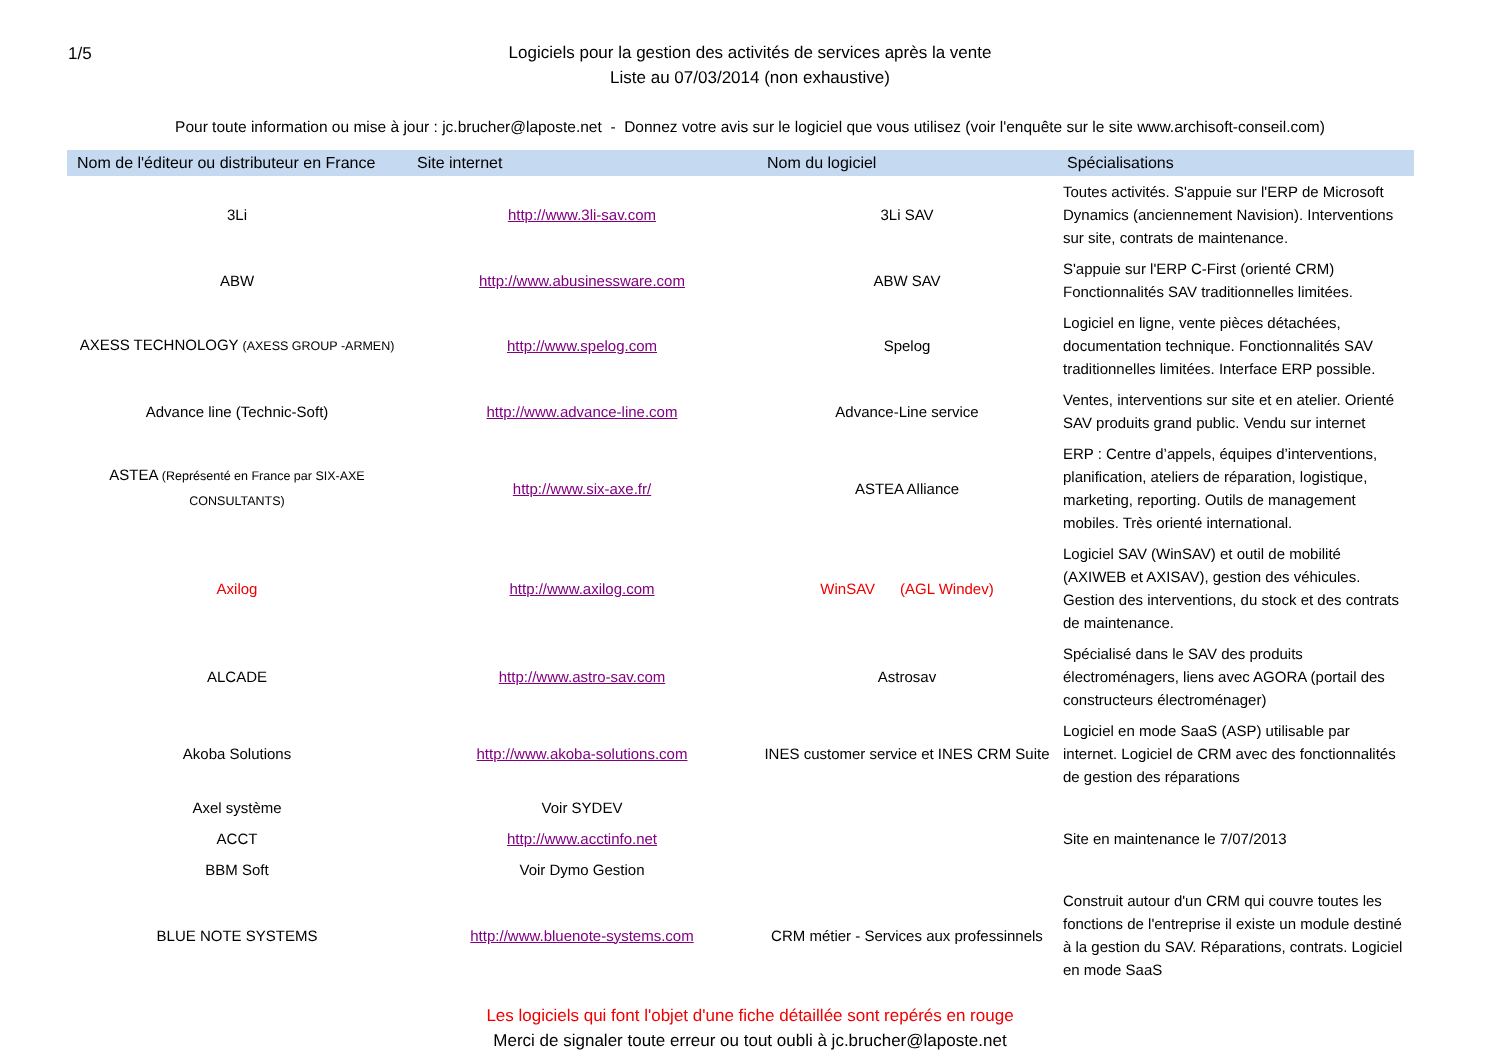1/5
Logiciels pour la gestion des activités de services après la vente
Liste au 07/03/2014 (non exhaustive)
Pour toute information ou mise à jour : jc.brucher@laposte.net - Donnez votre avis sur le logiciel que vous utilisez (voir l'enquête sur le site www.archisoft-conseil.com)
| Nom de l'éditeur ou distributeur en France | Site internet | Nom du logiciel | Spécialisations |
| --- | --- | --- | --- |
| 3Li | http://www.3li-sav.com | 3Li SAV | Toutes activités. S'appuie sur l'ERP de Microsoft Dynamics (anciennement Navision). Interventions sur site, contrats de maintenance. |
| ABW | http://www.abusinessware.com | ABW SAV | S'appuie sur l'ERP C-First (orienté CRM) Fonctionnalités SAV traditionnelles limitées. |
| AXESS TECHNOLOGY (AXESS GROUP -ARMEN) | http://www.spelog.com | Spelog | Logiciel en ligne, vente pièces détachées, documentation technique. Fonctionnalités SAV traditionnelles limitées. Interface ERP possible. |
| Advance line (Technic-Soft) | http://www.advance-line.com | Advance-Line service | Ventes, interventions sur site et en atelier. Orienté SAV produits grand public. Vendu sur internet |
| ASTEA (Représenté en France par SIX-AXE CONSULTANTS) | http://www.six-axe.fr/ | ASTEA Alliance | ERP : Centre d’appels, équipes d’interventions, planification, ateliers de réparation, logistique, marketing, reporting. Outils de management mobiles. Très orienté international. |
| Axilog | http://www.axilog.com | WinSAV (AGL Windev) | Logiciel SAV (WinSAV) et outil de mobilité (AXIWEB et AXISAV), gestion des véhicules. Gestion des interventions, du stock et des contrats de maintenance. |
| ALCADE | http://www.astro-sav.com | Astrosav | Spécialisé dans le SAV des produits électroménagers, liens avec AGORA (portail des constructeurs électroménager) |
| Akoba Solutions | http://www.akoba-solutions.com | INES customer service et INES CRM Suite | Logiciel en mode SaaS (ASP) utilisable par internet. Logiciel de CRM avec des fonctionnalités de gestion des réparations |
| Axel système | Voir SYDEV | | |
| ACCT | http://www.acctinfo.net | | Site en maintenance le 7/07/2013 |
| BBM Soft | Voir Dymo Gestion | | |
| BLUE NOTE SYSTEMS | http://www.bluenote-systems.com | CRM métier - Services aux professinnels | Construit autour d'un CRM qui couvre toutes les fonctions de l'entreprise il existe un module destiné à la gestion du SAV. Réparations, contrats. Logiciel en mode SaaS |
Les logiciels qui font l'objet d'une fiche détaillée sont repérés en rouge
Merci de signaler toute erreur ou tout oubli à jc.brucher@laposte.net